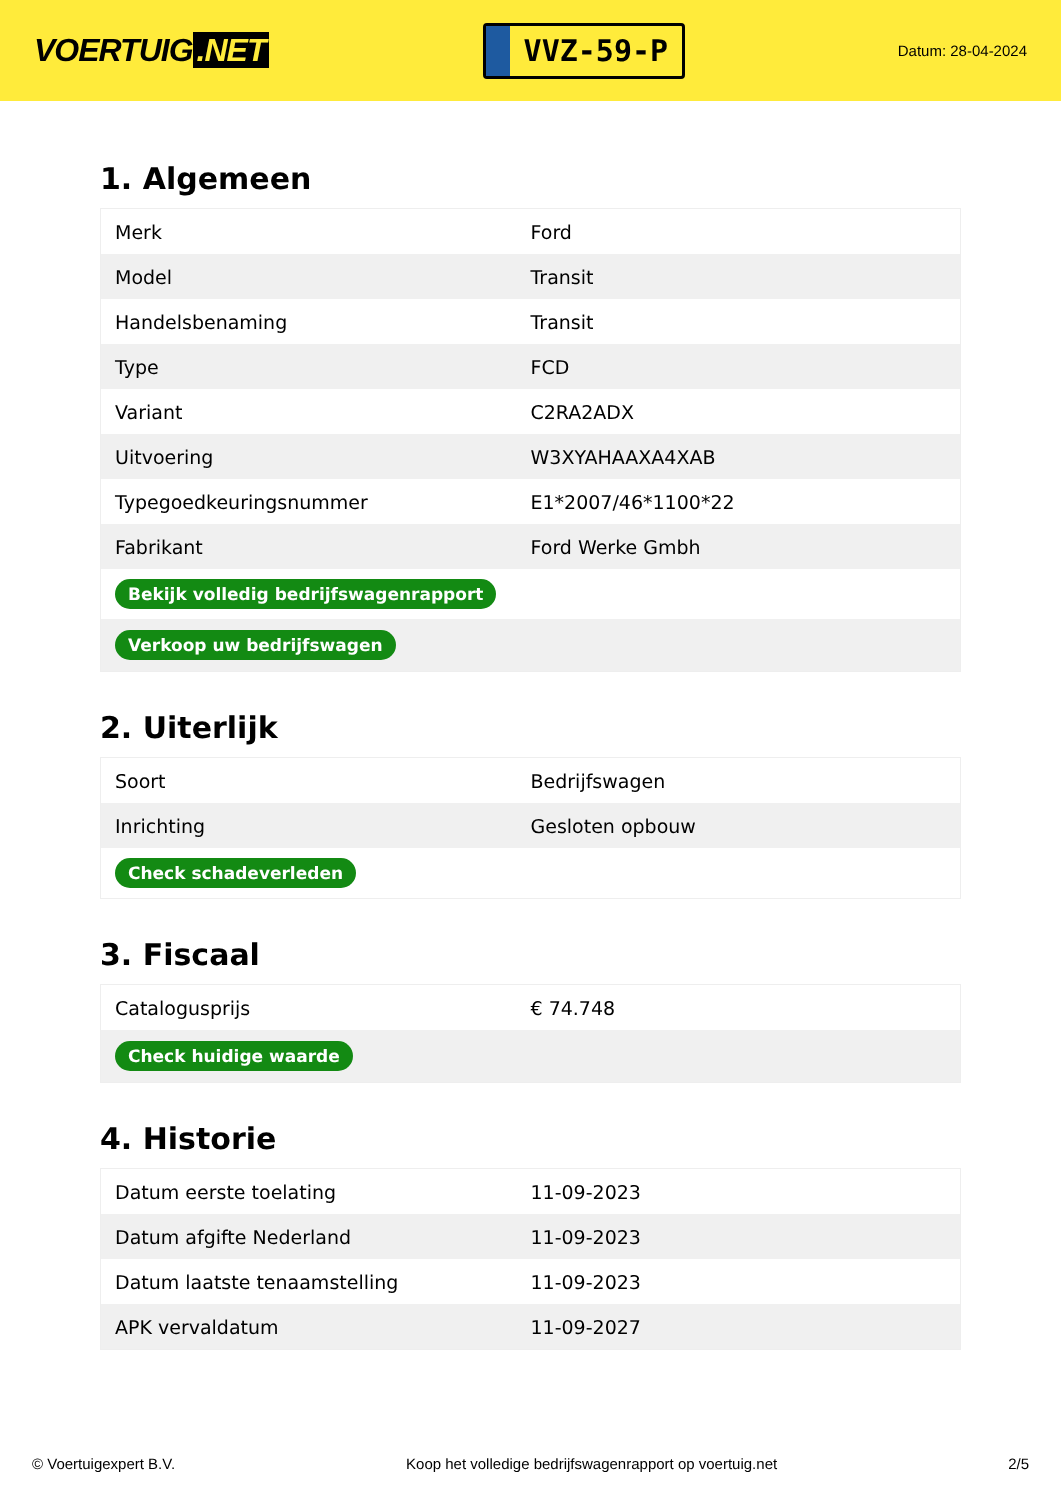VOERTUIG.NET
VVZ-59-P
Datum: 28-04-2024
1. Algemeen
| Merk | Ford |
| Model | Transit |
| Handelsbenaming | Transit |
| Type | FCD |
| Variant | C2RA2ADX |
| Uitvoering | W3XYAHAAXA4XAB |
| Typegoedkeuringsnummer | E1*2007/46*1100*22 |
| Fabrikant | Ford Werke Gmbh |
| Bekijk volledig bedrijfswagenrapport | |
| Verkoop uw bedrijfswagen | |
2. Uiterlijk
| Soort | Bedrijfswagen |
| Inrichting | Gesloten opbouw |
| Check schadeverleden | |
3. Fiscaal
| Catalogusprijs | € 74.748 |
| Check huidige waarde | |
4. Historie
| Datum eerste toelating | 11-09-2023 |
| Datum afgifte Nederland | 11-09-2023 |
| Datum laatste tenaamstelling | 11-09-2023 |
| APK vervaldatum | 11-09-2027 |
© Voertuigexpert B.V. Koop het volledige bedrijfswagenrapport op voertuig.net 2/5